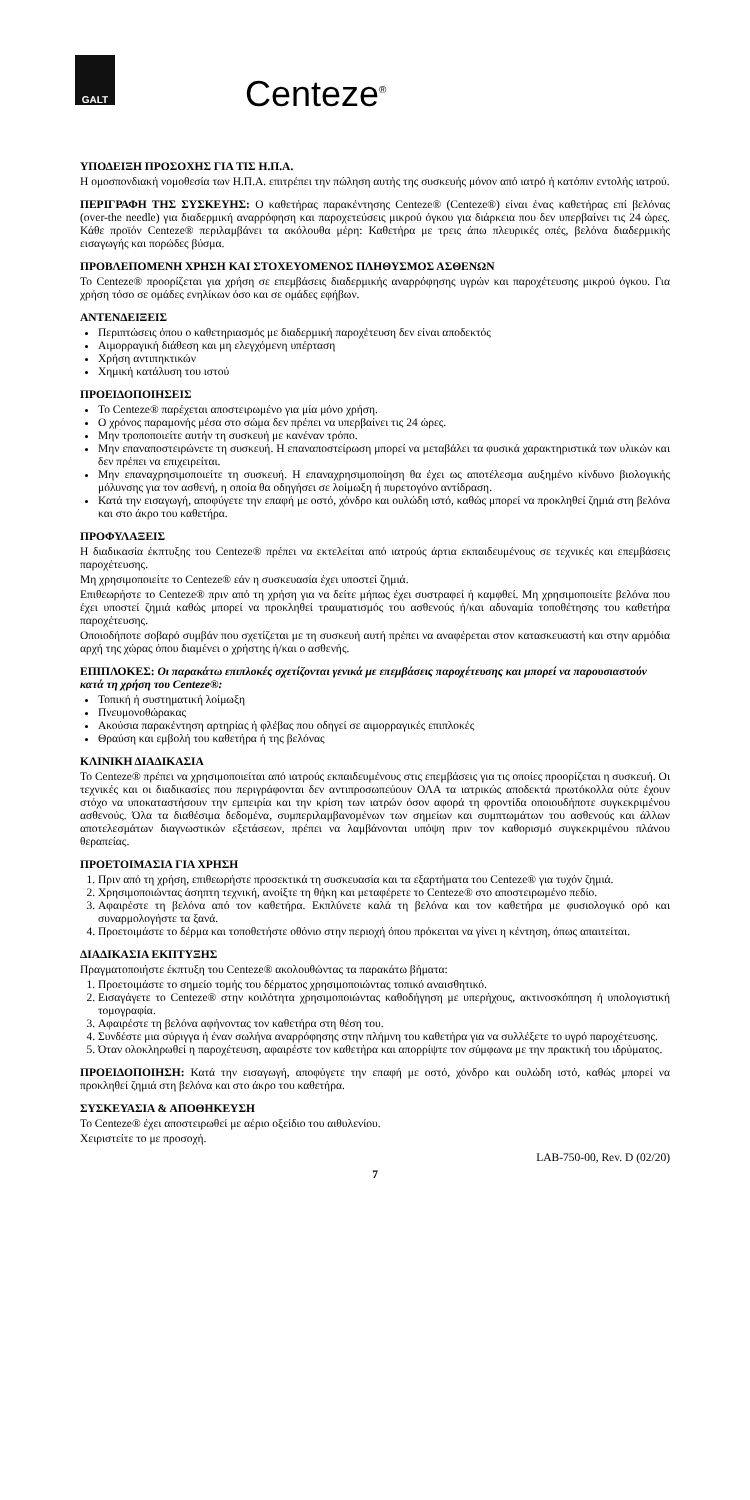GALT
Centeze<sup>®</sup>
ΥΠΟΔΕΙΞΗ ΠΡΟΣΟΧΗΣ ΓΙΑ ΤΙΣ Η.Π.Α.
Η ομοσπονδιακή νομοθεσία των Η.Π.Α. επιτρέπει την πώληση αυτής της συσκευής μόνον από ιατρό ή κατόπιν εντολής ιατρού.
ΠΕΡΙΓΡΑΦΗ ΤΗΣ ΣΥΣΚΕΥΗΣ: Ο καθετήρας παρακέντησης Centeze® (Centeze®) είναι ένας καθετήρας επί βελόνας (over-the needle) για διαδερμική αναρρόφηση και παροχετεύσεις μικρού όγκου για διάρκεια που δεν υπερβαίνει τις 24 ώρες. Κάθε προϊόν Centeze® περιλαμβάνει τα ακόλουθα μέρη: Καθετήρα με τρεις άπω πλευρικές οπές, βελόνα διαδερμικής εισαγωγής και πορώδες βύσμα.
ΠΡΟΒΛΕΠΟΜΕΝΗ ΧΡΗΣΗ ΚΑΙ ΣΤΟΧΕΥΟΜΕΝΟΣ ΠΛΗΘΥΣΜΟΣ ΑΣΘΕΝΩΝ
Το Centeze® προορίζεται για χρήση σε επεμβάσεις διαδερμικής αναρρόφησης υγρών και παροχέτευσης μικρού όγκου. Για χρήση τόσο σε ομάδες ενηλίκων όσο και σε ομάδες εφήβων.
ΑΝΤΕΝΔΕΙΞΕΙΣ
Περιπτώσεις όπου ο καθετηριασμός με διαδερμική παροχέτευση δεν είναι αποδεκτός
Αιμορραγική διάθεση και μη ελεγχόμενη υπέρταση
Χρήση αντιπηκτικών
Χημική κατάλυση του ιστού
ΠΡΟΕΙΔΟΠΟΙΗΣΕΙΣ
Το Centeze® παρέχεται αποστειρωμένο για μία μόνο χρήση.
Ο χρόνος παραμονής μέσα στο σώμα δεν πρέπει να υπερβαίνει τις 24 ώρες.
Μην τροποποιείτε αυτήν τη συσκευή με κανέναν τρόπο.
Μην επαναποστειρώνετε τη συσκευή. Η επαναποστείρωση μπορεί να μεταβάλει τα φυσικά χαρακτηριστικά των υλικών και δεν πρέπει να επιχειρείται.
Μην επαναχρησιμοποιείτε τη συσκευή. Η επαναχρησιμοποίηση θα έχει ως αποτέλεσμα αυξημένο κίνδυνο βιολογικής μόλυνσης για τον ασθενή, η οποία θα οδηγήσει σε λοίμωξη ή πυρετογόνο αντίδραση.
Κατά την εισαγωγή, αποφύγετε την επαφή με οστό, χόνδρο και ουλώδη ιστό, καθώς μπορεί να προκληθεί ζημιά στη βελόνα και στο άκρο του καθετήρα.
ΠΡΟΦΥΛΑΞΕΙΣ
Η διαδικασία έκπτυξης του Centeze® πρέπει να εκτελείται από ιατρούς άρτια εκπαιδευμένους σε τεχνικές και επεμβάσεις παροχέτευσης.
Μη χρησιμοποιείτε το Centeze® εάν η συσκευασία έχει υποστεί ζημιά.
Επιθεωρήστε το Centeze® πριν από τη χρήση για να δείτε μήπως έχει συστραφεί ή καμφθεί. Μη χρησιμοποιείτε βελόνα που έχει υποστεί ζημιά καθώς μπορεί να προκληθεί τραυματισμός του ασθενούς ή/και αδυναμία τοποθέτησης του καθετήρα παροχέτευσης.
Οποιοδήποτε σοβαρό συμβάν που σχετίζεται με τη συσκευή αυτή πρέπει να αναφέρεται στον κατασκευαστή και στην αρμόδια αρχή της χώρας όπου διαμένει ο χρήστης ή/και ο ασθενής.
ΕΠΙΠΛΟΚΕΣ: Οι παρακάτω επιπλοκές σχετίζονται γενικά με επεμβάσεις παροχέτευσης και μπορεί να παρουσιαστούν κατά τη χρήση του Centeze®:
Τοπική ή συστηματική λοίμωξη
Πνευμονοθώρακας
Ακούσια παρακέντηση αρτηρίας ή φλέβας που οδηγεί σε αιμορραγικές επιπλοκές
Θραύση και εμβολή του καθετήρα ή της βελόνας
ΚΛΙΝΙΚΗ ΔΙΑΔΙΚΑΣΙΑ
Το Centeze® πρέπει να χρησιμοποιείται από ιατρούς εκπαιδευμένους στις επεμβάσεις για τις οποίες προορίζεται η συσκευή. Οι τεχνικές και οι διαδικασίες που περιγράφονται δεν αντιπροσωπεύουν ΟΛΑ τα ιατρικώς αποδεκτά πρωτόκολλα ούτε έχουν στόχο να υποκαταστήσουν την εμπειρία και την κρίση των ιατρών όσον αφορά τη φροντίδα οποιουδήποτε συγκεκριμένου ασθενούς. Όλα τα διαθέσιμα δεδομένα, συμπεριλαμβανομένων των σημείων και συμπτωμάτων του ασθενούς και άλλων αποτελεσμάτων διαγνωστικών εξετάσεων, πρέπει να λαμβάνονται υπόψη πριν τον καθορισμό συγκεκριμένου πλάνου θεραπείας.
ΠΡΟΕΤΟΙΜΑΣΙΑ ΓΙΑ ΧΡΗΣΗ
1. Πριν από τη χρήση, επιθεωρήστε προσεκτικά τη συσκευασία και τα εξαρτήματα του Centeze® για τυχόν ζημιά.
2. Χρησιμοποιώντας άσηπτη τεχνική, ανοίξτε τη θήκη και μεταφέρετε το Centeze® στο αποστειρωμένο πεδίο.
3. Αφαιρέστε τη βελόνα από τον καθετήρα. Εκπλύνετε καλά τη βελόνα και τον καθετήρα με φυσιολογικό ορό και συναρμολογήστε τα ξανά.
4. Προετοιμάστε το δέρμα και τοποθετήστε οθόνιο στην περιοχή όπου πρόκειται να γίνει η κέντηση, όπως απαιτείται.
ΔΙΑΔΙΚΑΣΙΑ ΕΚΠΤΥΞΗΣ
Πραγματοποιήστε έκπτυξη του Centeze® ακολουθώντας τα παρακάτω βήματα:
1. Προετοιμάστε το σημείο τομής του δέρματος χρησιμοποιώντας τοπικό αναισθητικό.
2. Εισαγάγετε το Centeze® στην κοιλότητα χρησιμοποιώντας καθοδήγηση με υπερήχους, ακτινοσκόπηση ή υπολογιστική τομογραφία.
3. Αφαιρέστε τη βελόνα αφήνοντας τον καθετήρα στη θέση του.
4. Συνδέστε μια σύριγγα ή έναν σωλήνα αναρρόφησης στην πλήμνη του καθετήρα για να συλλέξετε το υγρό παροχέτευσης.
5. Όταν ολοκληρωθεί η παροχέτευση, αφαιρέστε τον καθετήρα και απορρίψτε τον σύμφωνα με την πρακτική του ιδρύματος.
ΠΡΟΕΙΔΟΠΟΙΗΣΗ: Κατά την εισαγωγή, αποφύγετε την επαφή με οστό, χόνδρο και ουλώδη ιστό, καθώς μπορεί να προκληθεί ζημιά στη βελόνα και στο άκρο του καθετήρα.
ΣΥΣΚΕΥΑΣΙΑ & ΑΠΟΘΗΚΕΥΣΗ
Το Centeze® έχει αποστειρωθεί με αέριο οξείδιο του αιθυλενίου.
Χειριστείτε το με προσοχή.
LAB-750-00, Rev. D (02/20)
7